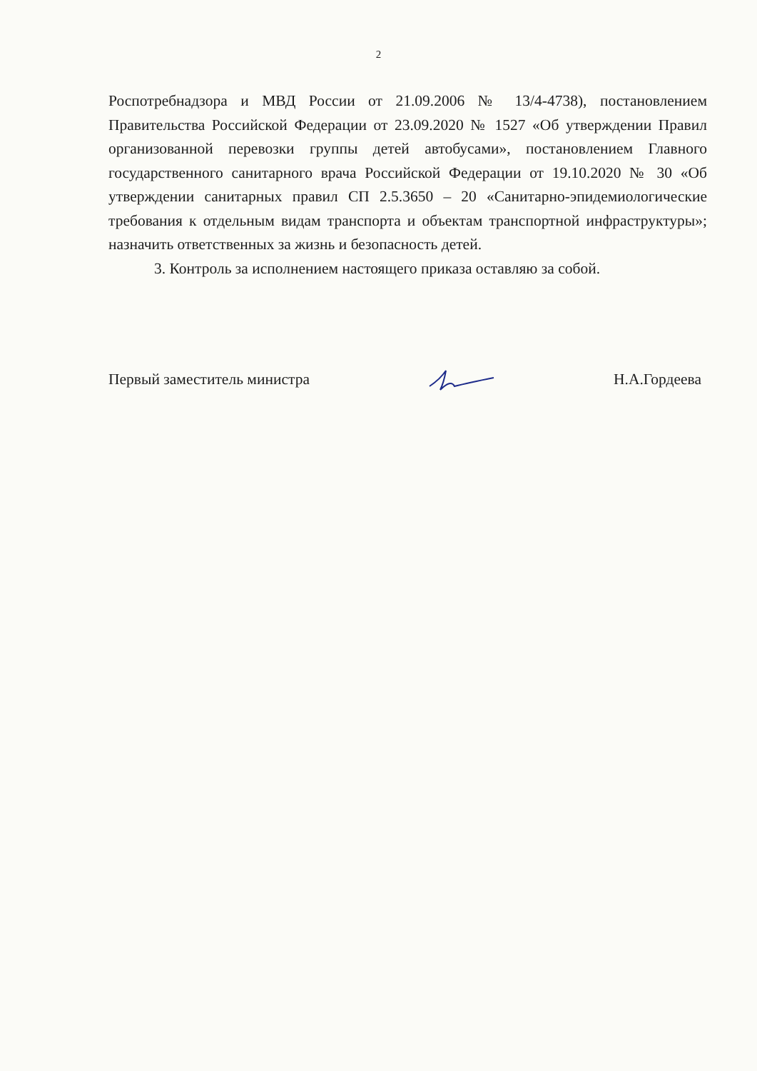2
Роспотребнадзора и МВД России от 21.09.2006 № 13/4-4738), постановлением Правительства Российской Федерации от 23.09.2020 № 1527 «Об утверждении Правил организованной перевозки группы детей автобусами», постановлением Главного государственного санитарного врача Российской Федерации от 19.10.2020 № 30 «Об утверждении санитарных правил СП 2.5.3650 – 20 «Санитарно-эпидемиологические требования к отдельным видам транспорта и объектам транспортной инфраструктуры»; назначить ответственных за жизнь и безопасность детей.
3. Контроль за исполнением настоящего приказа оставляю за собой.
Первый заместитель министра Н.А.Гордеева